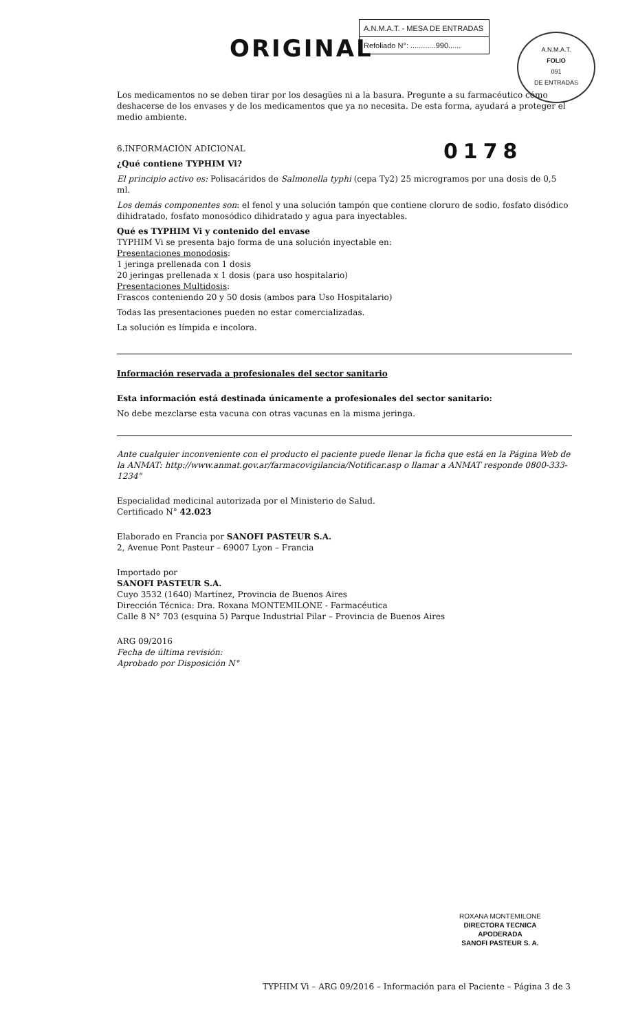ORIGINAL
A.N.M.A.T. - MESA DE ENTRADAS
Refoliado N°: ............990......
A.N.M.A.T.
FOLIO
091
DE ENTRADAS
Los medicamentos no se deben tirar por los desagües ni a la basura. Pregunte a su farmacéutico cómo deshacerse de los envases y de los medicamentos que ya no necesita. De esta forma, ayudará a proteger el medio ambiente.
0178
6.INFORMACIÓN ADICIONAL
¿Qué contiene TYPHIM Vi?
El principio activo es: Polisacáridos de Salmonella typhi (cepa Ty2) 25 microgramos por una dosis de 0,5 ml.
Los demás componentes son: el fenol y una solución tampón que contiene cloruro de sodio, fosfato disódico dihidratado, fosfato monosódico dihidratado y agua para inyectables.
Qué es TYPHIM Vi y contenido del envase
TYPHIM Vi se presenta bajo forma de una solución inyectable en:
Presentaciones monodosis:
1 jeringa prellenada con 1 dosis
20 jeringas prellenada x 1 dosis (para uso hospitalario)
Presentaciones Multidosis:
Frascos conteniendo 20 y 50 dosis (ambos para Uso Hospitalario)
Todas las presentaciones pueden no estar comercializadas.
La solución es límpida e incolora.
Información reservada a profesionales del sector sanitario
Esta información está destinada únicamente a profesionales del sector sanitario:
No debe mezclarse esta vacuna con otras vacunas en la misma jeringa.
Ante cualquier inconveniente con el producto el paciente puede llenar la ficha que está en la Página Web de la ANMAT: http://www.anmat.gov.ar/farmacovigilancia/Notificar.asp o llamar a ANMAT responde 0800-333-1234"
Especialidad medicinal autorizada por el Ministerio de Salud.
Certificado N° 42.023
Elaborado en Francia por SANOFI PASTEUR S.A.
2, Avenue Pont Pasteur – 69007 Lyon – Francia
Importado por
SANOFI PASTEUR S.A.
Cuyo 3532 (1640) Martínez, Provincia de Buenos Aires
Dirección Técnica: Dra. Roxana MONTEMILONE - Farmacéutica
Calle 8 N° 703 (esquina 5) Parque Industrial Pilar – Provincia de Buenos Aires
ARG 09/2016
Fecha de última revisión:
Aprobado por Disposición N°
ROXANA MONTEMILONE
DIRECTORA TECNICA
APODERADA
SANOFI PASTEUR S. A.
TYPHIM Vi – ARG 09/2016 – Información para el Paciente – Página 3 de 3